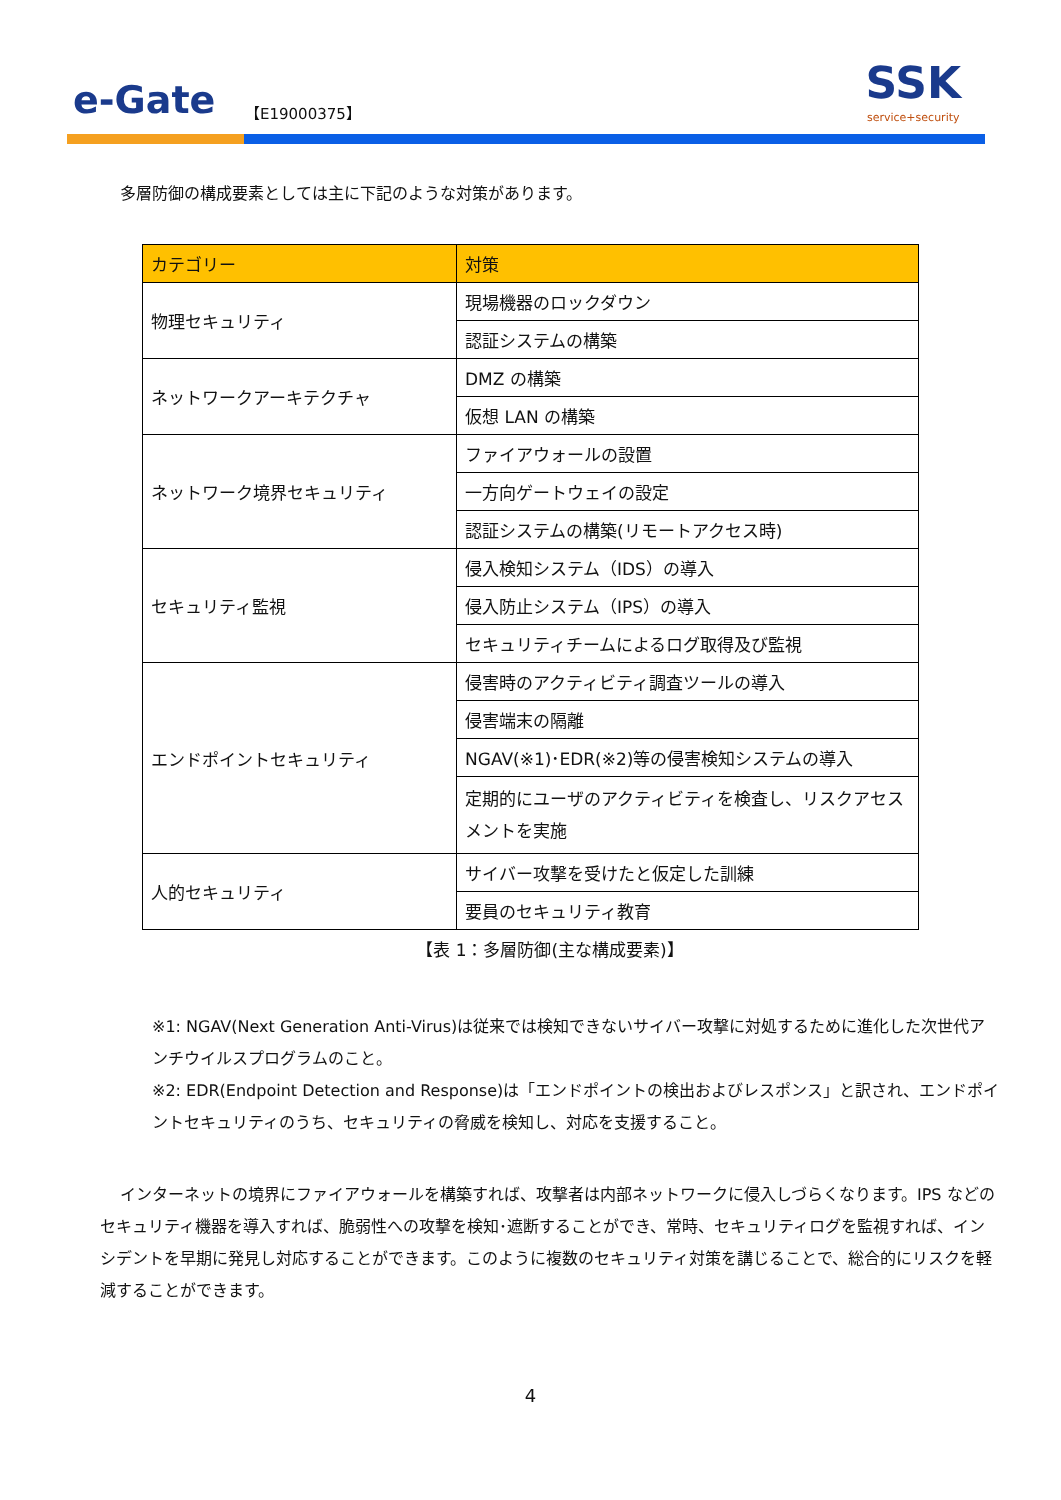e-Gate 【E19000375】
SSK
service+security
多層防御の構成要素としては主に下記のような対策があります。
| カテゴリー | 対策 |
| --- | --- |
| 物理セキュリティ | 現場機器のロックダウン |
| | 認証システムの構築 |
| ネットワークアーキテクチャ | DMZ の構築 |
| | 仮想 LAN の構築 |
| ネットワーク境界セキュリティ | ファイアウォールの設置 |
| | 一方向ゲートウェイの設定 |
| | 認証システムの構築(リモートアクセス時) |
| セキュリティ監視 | 侵入検知システム（IDS）の導入 |
| | 侵入防止システム（IPS）の導入 |
| | セキュリティチームによるログ取得及び監視 |
| エンドポイントセキュリティ | 侵害時のアクティビティ調査ツールの導入 |
| | 侵害端末の隔離 |
| | NGAV(※1)･EDR(※2)等の侵害検知システムの導入 |
| | 定期的にユーザのアクティビティを検査し、リスクアセスメントを実施 |
| 人的セキュリティ | サイバー攻撃を受けたと仮定した訓練 |
| | 要員のセキュリティ教育 |
【表 1：多層防御(主な構成要素)】
※1: NGAV(Next Generation Anti-Virus)は従来では検知できないサイバー攻撃に対処するために進化した次世代アンチウイルスプログラムのこと。
※2: EDR(Endpoint Detection and Response)は「エンドポイントの検出およびレスポンス」と訳され、エンドポイントセキュリティのうち、セキュリティの脅威を検知し、対応を支援すること。
インターネットの境界にファイアウォールを構築すれば、攻撃者は内部ネットワークに侵入しづらくなります。IPS などのセキュリティ機器を導入すれば、脆弱性への攻撃を検知･遮断することができ、常時、セキュリティログを監視すれば、インシデントを早期に発見し対応することができます。このように複数のセキュリティ対策を講じることで、総合的にリスクを軽減することができます。
4